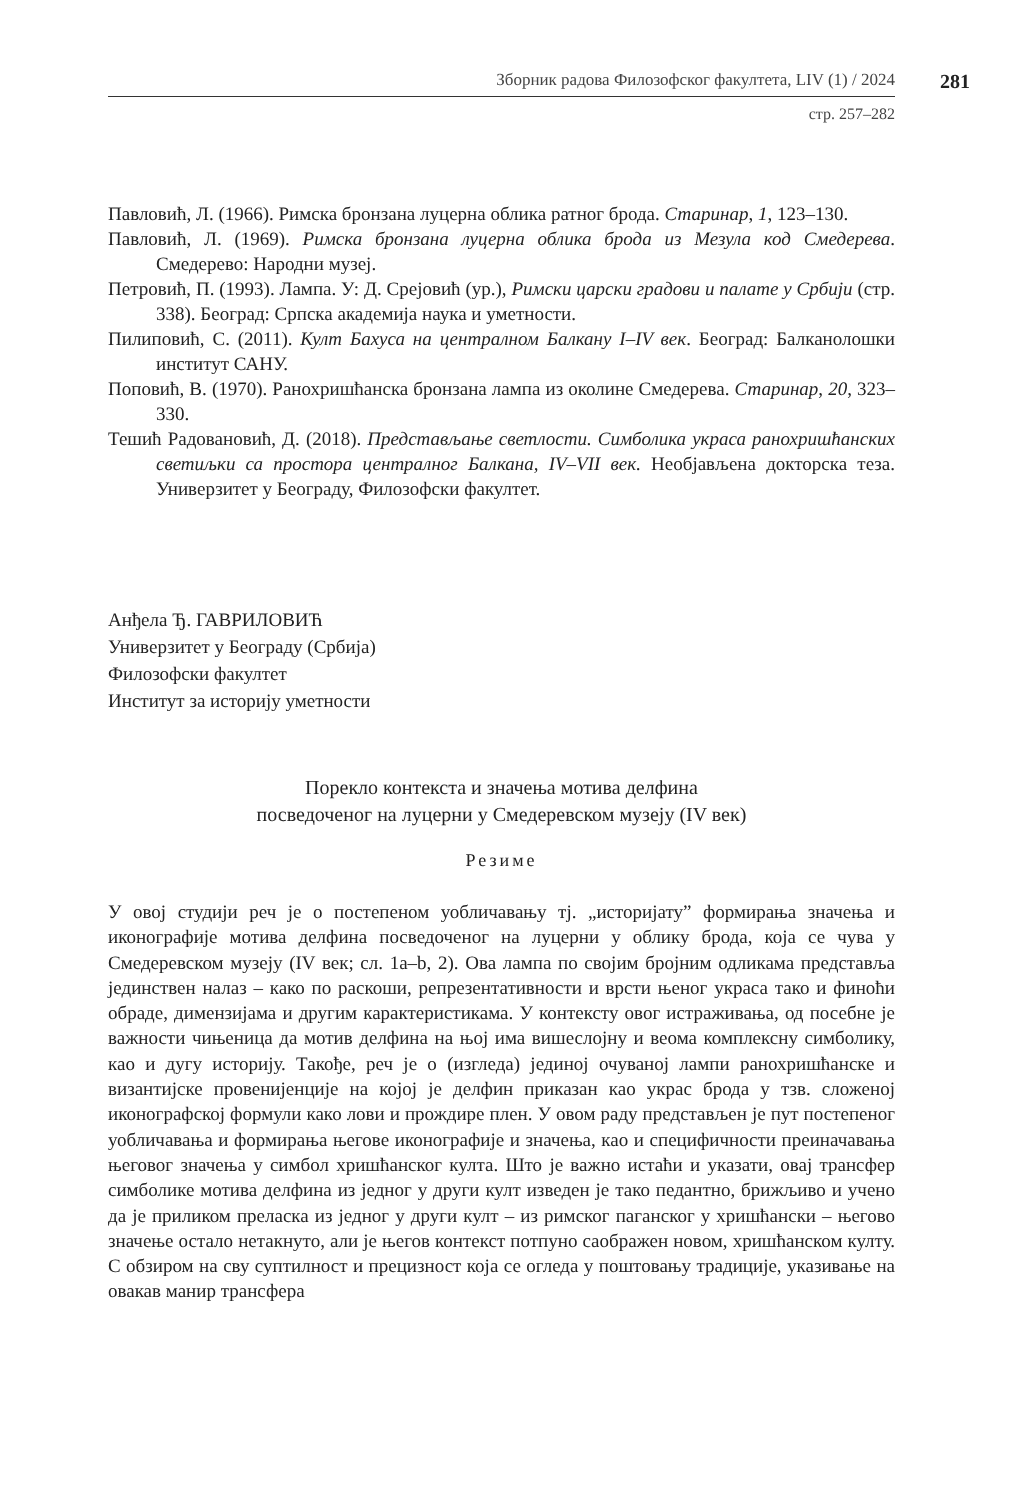Зборник радова Филозофског факултета, LIV (1) / 2024
281
стр. 257–282
Павловић, Л. (1966). Римска бронзана луцерна облика ратног брода. Старинар, 1, 123–130.
Павловић, Л. (1969). Римска бронзана луцерна облика брода из Мезула код Смедерева. Смедерево: Народни музеј.
Петровић, П. (1993). Лампа. У: Д. Срејовић (ур.), Римски царски градови и палате у Србији (стр. 338). Београд: Српска академија наука и уметности.
Пилиповић, С. (2011). Култ Бахуса на централном Балкану I–IV век. Београд: Балканолошки институт САНУ.
Поповић, В. (1970). Ранохришћанска бронзана лампа из околине Смедерева. Старинар, 20, 323–330.
Тешић Радовановић, Д. (2018). Представљање светлости. Симболика украса ранохришћанских светиљки са простора централног Балкана, IV–VII век. Необјављена докторска теза. Универзитет у Београду, Филозофски факултет.
Анђела Ђ. ГАВРИЛОВИЋ
Универзитет у Београду (Србија)
Филозофски факултет
Институт за историју уметности
Порекло контекста и значења мотива делфина
посведоченог на луцерни у Смедеревском музеју (IV век)
Резиме
У овој студији реч је о постепеном уобличавању тј. „историјату” формирања значења и иконографије мотива делфина посведоченог на луцерни у облику брода, која се чува у Смедеревском музеју (IV век; сл. 1a–b, 2). Ова лампа по својим бројним одликама представља јединствен налаз – како по раскоши, репрезентативности и врсти њеног украса тако и финоћи обраде, димензијама и другим карактеристикама. У контексту овог истраживања, од посебне је важности чињеница да мотив делфина на њој има вишеслојну и веома комплексну симболику, као и дугу историју. Такође, реч је о (изгледа) јединој очуваној лампи ранохришћанске и византијске провенијенције на којој је делфин приказан као украс брода у тзв. сложеној иконографској формули како лови и прождире плен. У овом раду представљен је пут постепеног уобличавања и формирања његове иконографије и значења, као и специфичности преиначавања његовог значења у симбол хришћанског култа. Што је важно истаћи и указати, овај трансфер симболике мотива делфина из једног у други култ изведен је тако педантно, брижљиво и учено да је приликом преласка из једног у други култ – из римског паганског у хришћански – његово значење остало нетакнуто, али је његов контекст потпуно саображен новом, хришћанском култу. С обзиром на сву суптилност и прецизност која се огледа у поштовању традиције, указивање на овакав манир трансфера